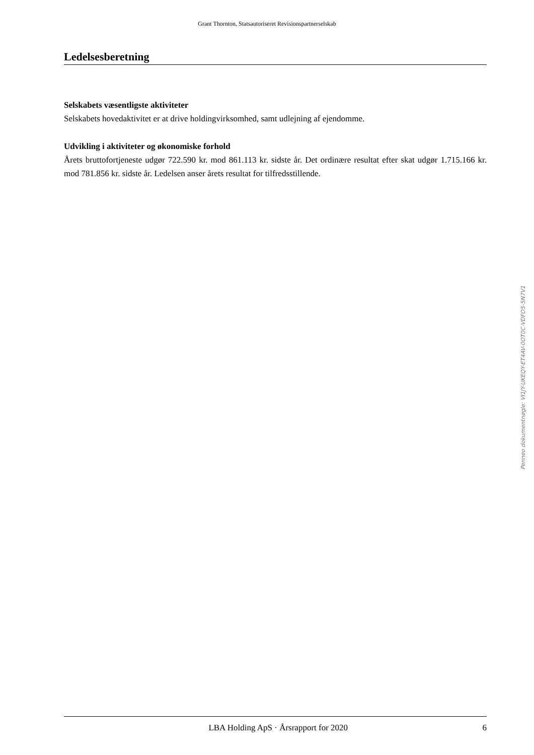Grant Thornton, Statsautoriseret Revisionspartnerselskab
Ledelsesberetning
Selskabets væsentligste aktiviteter
Selskabets hovedaktivitet er at drive holdingvirksomhed, samt udlejning af ejendomme.
Udvikling i aktiviteter og økonomiske forhold
Årets bruttofortjeneste udgør 722.590 kr. mod 861.113 kr. sidste år. Det ordinære resultat efter skat udgør 1.715.166 kr. mod 781.856 kr. sidste år. Ledelsen anser årets resultat for tilfredsstillende.
Penneo dokumentnøgle: VI1JY-UKEQY-ET4AV-0OT0C-VDFO5-5N7V1
LBA Holding ApS · Årsrapport for 2020 6